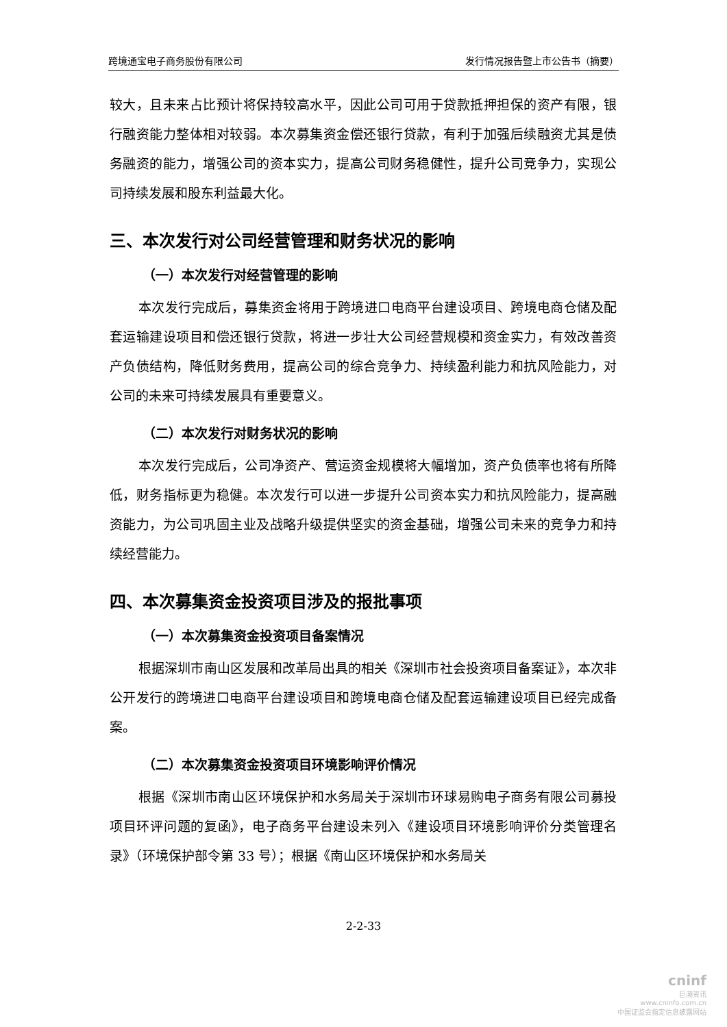跨境通宝电子商务股份有限公司 发行情况报告暨上市公告书（摘要）
较大，且未来占比预计将保持较高水平，因此公司可用于贷款抵押担保的资产有限，银行融资能力整体相对较弱。本次募集资金偿还银行贷款，有利于加强后续融资尤其是债务融资的能力，增强公司的资本实力，提高公司财务稳健性，提升公司竞争力，实现公司持续发展和股东利益最大化。
三、本次发行对公司经营管理和财务状况的影响
（一）本次发行对经营管理的影响
本次发行完成后，募集资金将用于跨境进口电商平台建设项目、跨境电商仓储及配套运输建设项目和偿还银行贷款，将进一步壮大公司经营规模和资金实力，有效改善资产负债结构，降低财务费用，提高公司的综合竞争力、持续盈利能力和抗风险能力，对公司的未来可持续发展具有重要意义。
（二）本次发行对财务状况的影响
本次发行完成后，公司净资产、营运资金规模将大幅增加，资产负债率也将有所降低，财务指标更为稳健。本次发行可以进一步提升公司资本实力和抗风险能力，提高融资能力，为公司巩固主业及战略升级提供坚实的资金基础，增强公司未来的竞争力和持续经营能力。
四、本次募集资金投资项目涉及的报批事项
（一）本次募集资金投资项目备案情况
根据深圳市南山区发展和改革局出具的相关《深圳市社会投资项目备案证》，本次非公开发行的跨境进口电商平台建设项目和跨境电商仓储及配套运输建设项目已经完成备案。
（二）本次募集资金投资项目环境影响评价情况
根据《深圳市南山区环境保护和水务局关于深圳市环球易购电子商务有限公司募投项目环评问题的复函》，电子商务平台建设未列入《建设项目环境影响评价分类管理名录》（环境保护部令第 33 号）；根据《南山区环境保护和水务局关
2-2-33
cninf
巨潮资讯
www.cninfo.com.cn
中国证监会指定信息披露网站